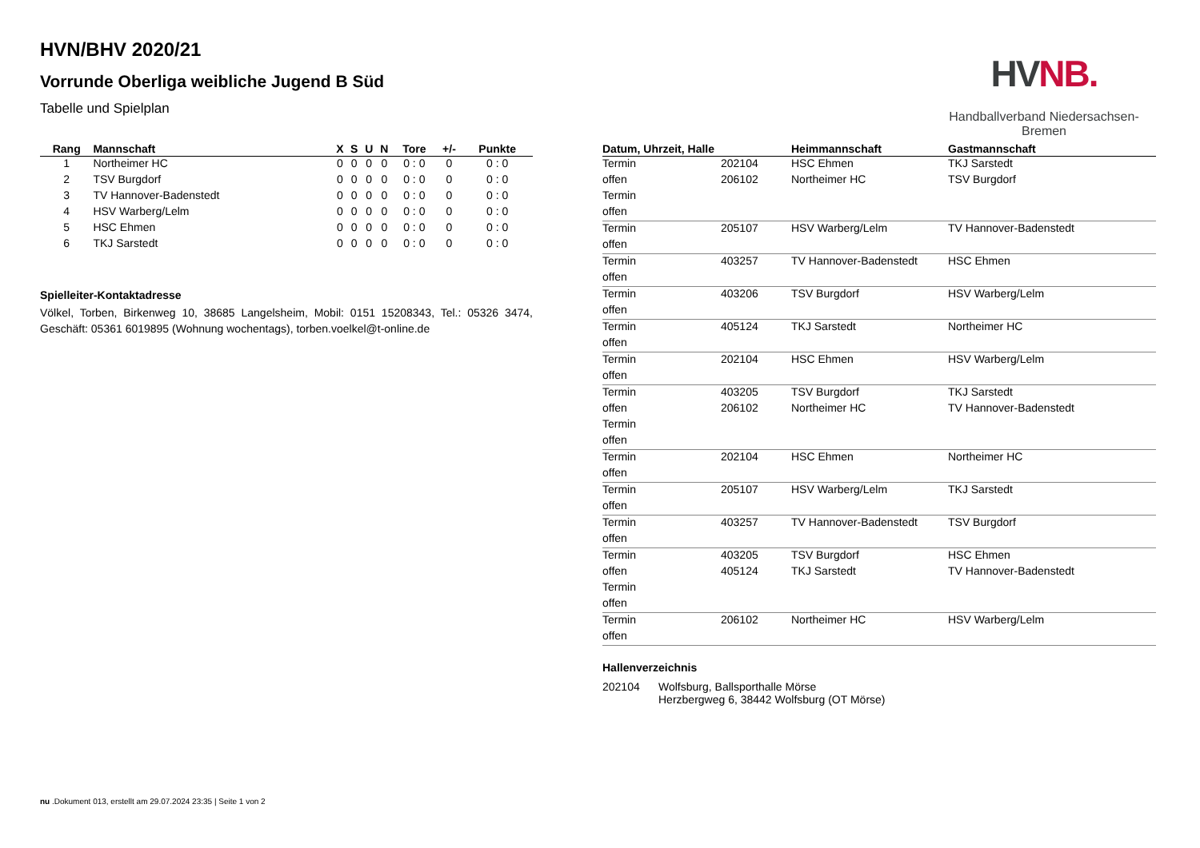HVN/BHV 2020/21
Vorrunde Oberliga weibliche Jugend B Süd
Tabelle und Spielplan
HVNB.
Handballverband Niedersachsen-Bremen
| Rang | Mannschaft | X | S | U | N | Tore | +/- | Punkte |
| --- | --- | --- | --- | --- | --- | --- | --- | --- |
| 1 | Northeimer HC | 0 | 0 | 0 | 0 | 0 : 0 | 0 | 0 : 0 |
| 2 | TSV Burgdorf | 0 | 0 | 0 | 0 | 0 : 0 | 0 | 0 : 0 |
| 3 | TV Hannover-Badenstedt | 0 | 0 | 0 | 0 | 0 : 0 | 0 | 0 : 0 |
| 4 | HSV Warberg/Lelm | 0 | 0 | 0 | 0 | 0 : 0 | 0 | 0 : 0 |
| 5 | HSC Ehmen | 0 | 0 | 0 | 0 | 0 : 0 | 0 | 0 : 0 |
| 6 | TKJ Sarstedt | 0 | 0 | 0 | 0 | 0 : 0 | 0 | 0 : 0 |
Spielleiter-Kontaktadresse
Völkel, Torben, Birkenweg 10, 38685 Langelsheim, Mobil: 0151 15208343, Tel.: 05326 3474, Geschäft: 05361 6019895 (Wohnung wochentags), torben.voelkel@t-online.de
| Datum, Uhrzeit, Halle | | Heimmannschaft | Gastmannschaft |
| --- | --- | --- | --- |
| Termin | 202104 | HSC Ehmen | TKJ Sarstedt |
| offen | 206102 | Northeimer HC | TSV Burgdorf |
| Termin | | | |
| offen | | | |
| Termin | 205107 | HSV Warberg/Lelm | TV Hannover-Badenstedt |
| offen | | | |
| Termin | 403257 | TV Hannover-Badenstedt | HSC Ehmen |
| offen | | | |
| Termin | 403206 | TSV Burgdorf | HSV Warberg/Lelm |
| offen | | | |
| Termin | 405124 | TKJ Sarstedt | Northeimer HC |
| offen | | | |
| Termin | 202104 | HSC Ehmen | HSV Warberg/Lelm |
| offen | | | |
| Termin | 403205 | TSV Burgdorf | TKJ Sarstedt |
| offen | 206102 | Northeimer HC | TV Hannover-Badenstedt |
| Termin | | | |
| offen | | | |
| Termin | 202104 | HSC Ehmen | Northeimer HC |
| offen | | | |
| Termin | 205107 | HSV Warberg/Lelm | TKJ Sarstedt |
| offen | | | |
| Termin | 403257 | TV Hannover-Badenstedt | TSV Burgdorf |
| offen | | | |
| Termin | 403205 | TSV Burgdorf | HSC Ehmen |
| offen | 405124 | TKJ Sarstedt | TV Hannover-Badenstedt |
| Termin | | | |
| offen | | | |
| Termin | 206102 | Northeimer HC | HSV Warberg/Lelm |
| offen | | | |
Hallenverzeichnis
| 202104 | Wolfsburg, Ballsporthalle Mörse Herzbergweg 6, 38442 Wolfsburg (OT Mörse) |
nu .Dokument 013, erstellt am 29.07.2024 23:35 | Seite 1 von 2